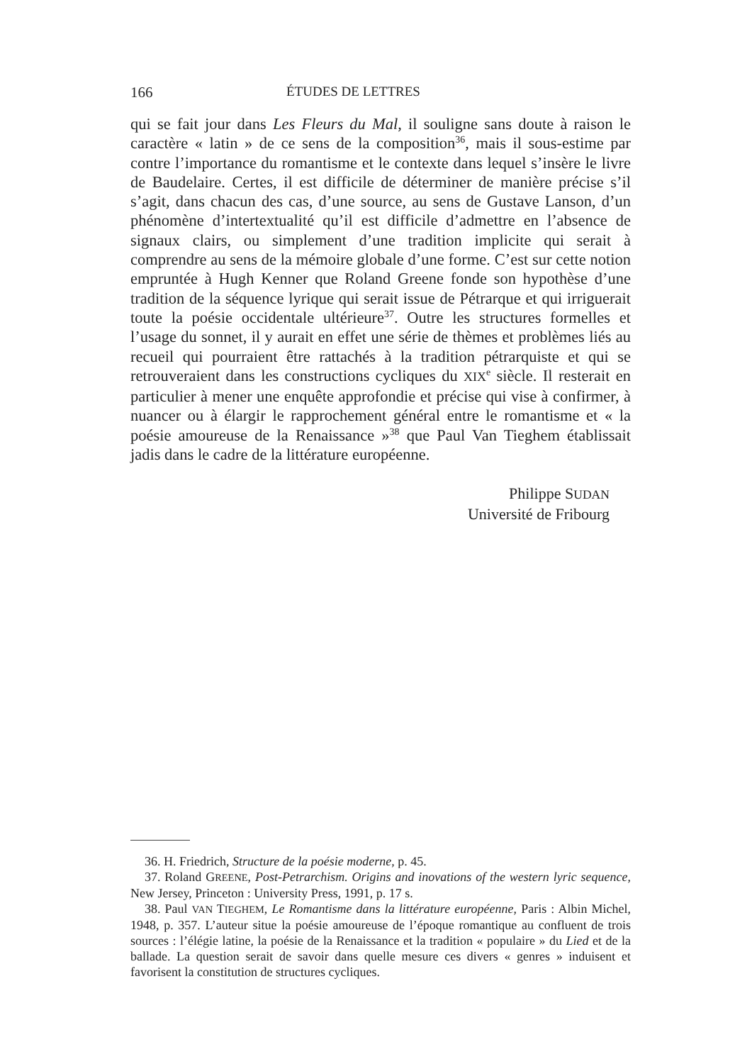166 ÉTUDES DE LETTRES
qui se fait jour dans Les Fleurs du Mal, il souligne sans doute à raison le caractère « latin » de ce sens de la composition<sup>36</sup>, mais il sous-estime par contre l’importance du romantisme et le contexte dans lequel s’insère le livre de Baudelaire. Certes, il est difficile de déterminer de manière précise s’il s’agit, dans chacun des cas, d’une source, au sens de Gustave Lanson, d’un phénomène d’intertextualité qu’il est difficile d’admettre en l’absence de signaux clairs, ou simplement d’une tradition implicite qui serait à comprendre au sens de la mémoire globale d’une forme. C’est sur cette notion empruntée à Hugh Kenner que Roland Greene fonde son hypothèse d’une tradition de la séquence lyrique qui serait issue de Pétrarque et qui irriguerait toute la poésie occidentale ultérieure<sup>37</sup>. Outre les structures formelles et l’usage du sonnet, il y aurait en effet une série de thèmes et problèmes liés au recueil qui pourraient être rattachés à la tradition pétrarquiste et qui se retrouveraient dans les constructions cycliques du XIX<sup>e</sup> siècle. Il resterait en particulier à mener une enquête approfondie et précise qui vise à confirmer, à nuancer ou à élargir le rapprochement général entre le romantisme et « la poésie amoureuse de la Renaissance »<sup>38</sup> que Paul Van Tieghem établissait jadis dans le cadre de la littérature européenne.
Philippe SUDAN
Université de Fribourg
36. H. Friedrich, Structure de la poésie moderne, p. 45.
37. Roland GREENE, Post-Petrarchism. Origins and inovations of the western lyric sequence, New Jersey, Princeton : University Press, 1991, p. 17 s.
38. Paul VAN TIEGHEM, Le Romantisme dans la littérature européenne, Paris : Albin Michel, 1948, p. 357. L’auteur situe la poésie amoureuse de l’époque romantique au confluent de trois sources : l’élégie latine, la poésie de la Renaissance et la tradition « populaire » du Lied et de la ballade. La question serait de savoir dans quelle mesure ces divers « genres » induisent et favorisent la constitution de structures cycliques.